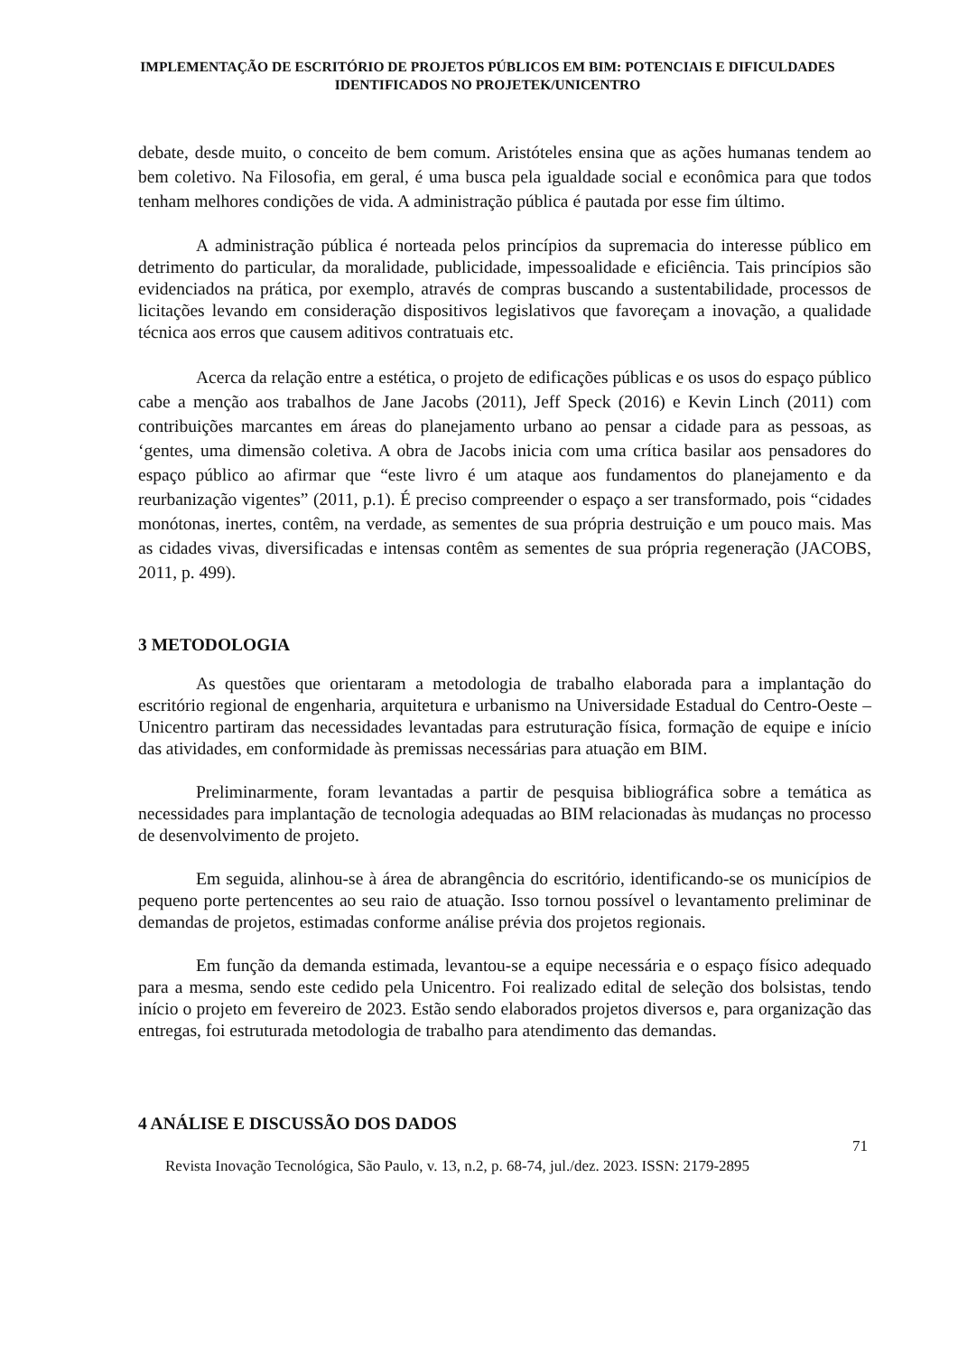IMPLEMENTAÇÃO DE ESCRITÓRIO DE PROJETOS PÚBLICOS EM BIM: POTENCIAIS E DIFICULDADES IDENTIFICADOS NO PROJETEK/UNICENTRO
debate, desde muito, o conceito de bem comum. Aristóteles ensina que as ações humanas tendem ao bem coletivo. Na Filosofia, em geral, é uma busca pela igualdade social e econômica para que todos tenham melhores condições de vida. A administração pública é pautada por esse fim último.
A administração pública é norteada pelos princípios da supremacia do interesse público em detrimento do particular, da moralidade, publicidade, impessoalidade e eficiência. Tais princípios são evidenciados na prática, por exemplo, através de compras buscando a sustentabilidade, processos de licitações levando em consideração dispositivos legislativos que favoreçam a inovação, a qualidade técnica aos erros que causem aditivos contratuais etc.
Acerca da relação entre a estética, o projeto de edificações públicas e os usos do espaço público cabe a menção aos trabalhos de Jane Jacobs (2011), Jeff Speck (2016) e Kevin Linch (2011) com contribuições marcantes em áreas do planejamento urbano ao pensar a cidade para as pessoas, as ‘gentes, uma dimensão coletiva. A obra de Jacobs inicia com uma crítica basilar aos pensadores do espaço público ao afirmar que “este livro é um ataque aos fundamentos do planejamento e da reurbanização vigentes” (2011, p.1). É preciso compreender o espaço a ser transformado, pois “cidades monótonas, inertes, contêm, na verdade, as sementes de sua própria destruição e um pouco mais. Mas as cidades vivas, diversificadas e intensas contêm as sementes de sua própria regeneração (JACOBS, 2011, p. 499).
3 METODOLOGIA
As questões que orientaram a metodologia de trabalho elaborada para a implantação do escritório regional de engenharia, arquitetura e urbanismo na Universidade Estadual do Centro-Oeste – Unicentro partiram das necessidades levantadas para estruturação física, formação de equipe e início das atividades, em conformidade às premissas necessárias para atuação em BIM.
Preliminarmente, foram levantadas a partir de pesquisa bibliográfica sobre a temática as necessidades para implantação de tecnologia adequadas ao BIM relacionadas às mudanças no processo de desenvolvimento de projeto.
Em seguida, alinhou-se à área de abrangência do escritório, identificando-se os municípios de pequeno porte pertencentes ao seu raio de atuação. Isso tornou possível o levantamento preliminar de demandas de projetos, estimadas conforme análise prévia dos projetos regionais.
Em função da demanda estimada, levantou-se a equipe necessária e o espaço físico adequado para a mesma, sendo este cedido pela Unicentro. Foi realizado edital de seleção dos bolsistas, tendo início o projeto em fevereiro de 2023. Estão sendo elaborados projetos diversos e, para organização das entregas, foi estruturada metodologia de trabalho para atendimento das demandas.
4 ANÁLISE E DISCUSSÃO DOS DADOS
71
Revista Inovação Tecnológica, São Paulo, v. 13, n.2, p. 68-74, jul./dez. 2023. ISSN: 2179-2895